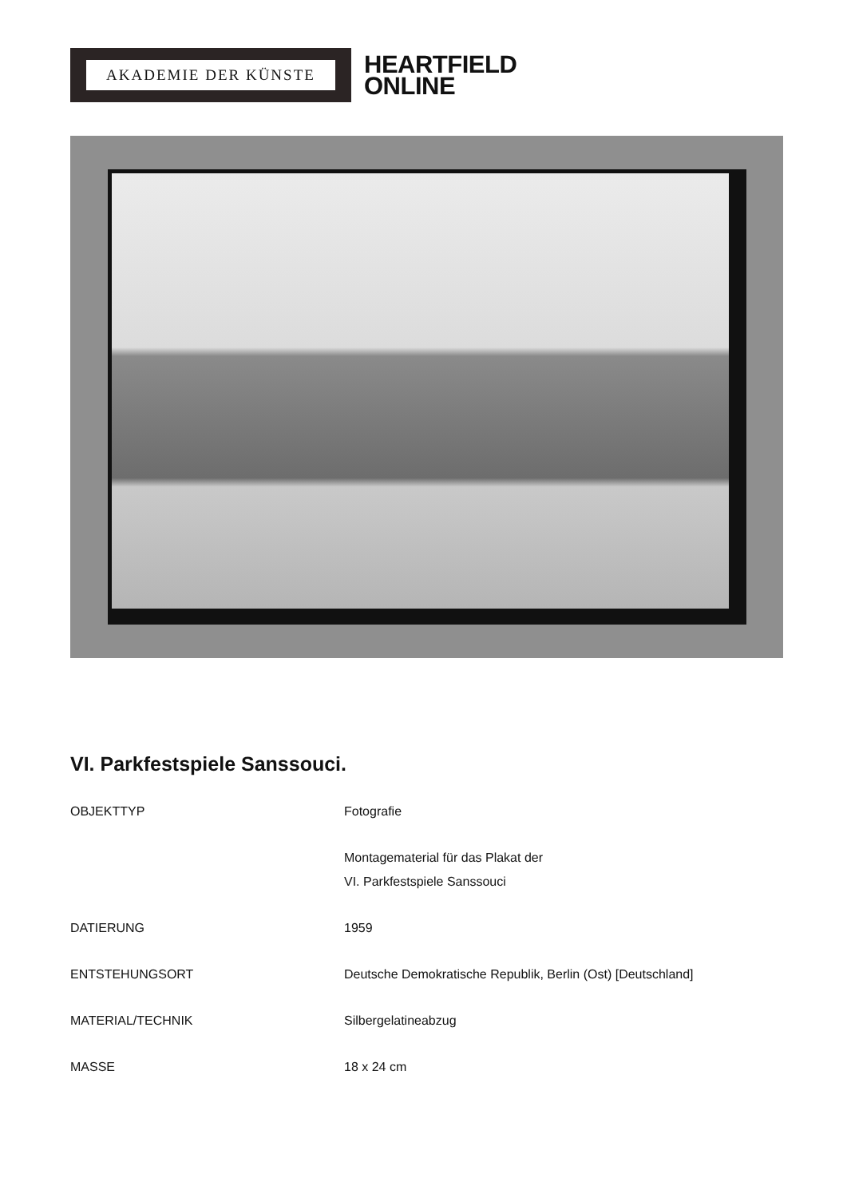AKADEMIE DER KÜNSTE
HEARTFIELD
ONLINE
VI. Parkfestspiele Sanssouci.
OBJEKTTYP Fotografie
Montagematerial für das Plakat der
VI. Parkfestspiele Sanssouci
DATIERUNG 1959
ENTSTEHUNGSORT Deutsche Demokratische Republik, Berlin (Ost) [Deutschland]
MATERIAL/TECHNIK Silbergelatineabzug
MASSE 18 x 24 cm